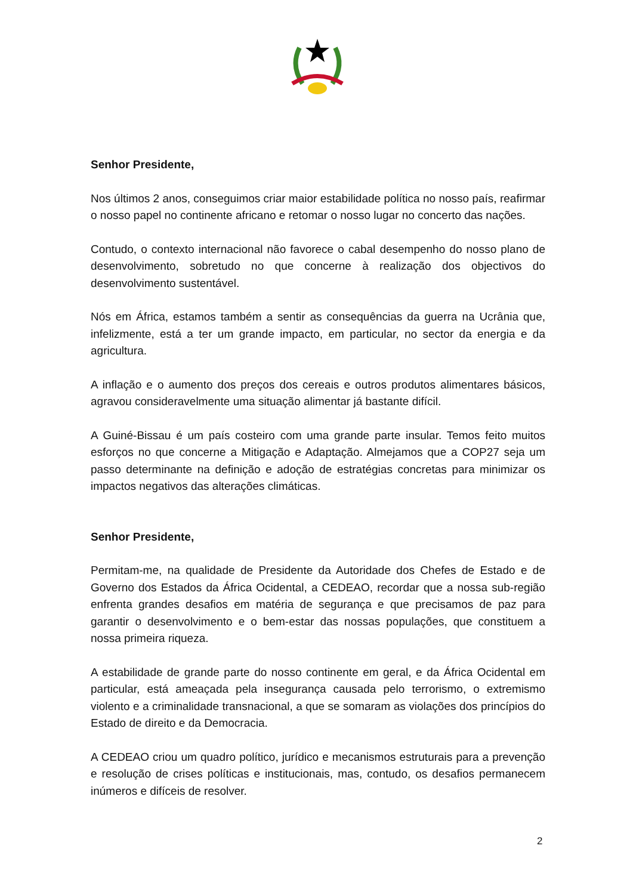Senhor Presidente,
Nos últimos 2 anos, conseguimos criar maior estabilidade política no nosso país, reafirmar o nosso papel no continente africano e retomar o nosso lugar no concerto das nações.
Contudo, o contexto internacional não favorece o cabal desempenho do nosso plano de desenvolvimento, sobretudo no que concerne à realização dos objectivos do desenvolvimento sustentável.
Nós em África, estamos também a sentir as consequências da guerra na Ucrânia que, infelizmente, está a ter um grande impacto, em particular, no sector da energia e da agricultura.
A inflação e o aumento dos preços dos cereais e outros produtos alimentares básicos, agravou consideravelmente uma situação alimentar já bastante difícil.
A Guiné-Bissau é um país costeiro com uma grande parte insular. Temos feito muitos esforços no que concerne a Mitigação e Adaptação. Almejamos que a COP27 seja um passo determinante na definição e adoção de estratégias concretas para minimizar os impactos negativos das alterações climáticas.
Senhor Presidente,
Permitam-me, na qualidade de Presidente da Autoridade dos Chefes de Estado e de Governo dos Estados da África Ocidental, a CEDEAO, recordar que a nossa sub-região enfrenta grandes desafios em matéria de segurança e que precisamos de paz para garantir o desenvolvimento e o bem-estar das nossas populações, que constituem a nossa primeira riqueza.
A estabilidade de grande parte do nosso continente em geral, e da África Ocidental em particular, está ameaçada pela insegurança causada pelo terrorismo, o extremismo violento e a criminalidade transnacional, a que se somaram as violações dos princípios do Estado de direito e da Democracia.
A CEDEAO criou um quadro político, jurídico e mecanismos estruturais para a prevenção e resolução de crises políticas e institucionais, mas, contudo, os desafios permanecem inúmeros e difíceis de resolver.
2